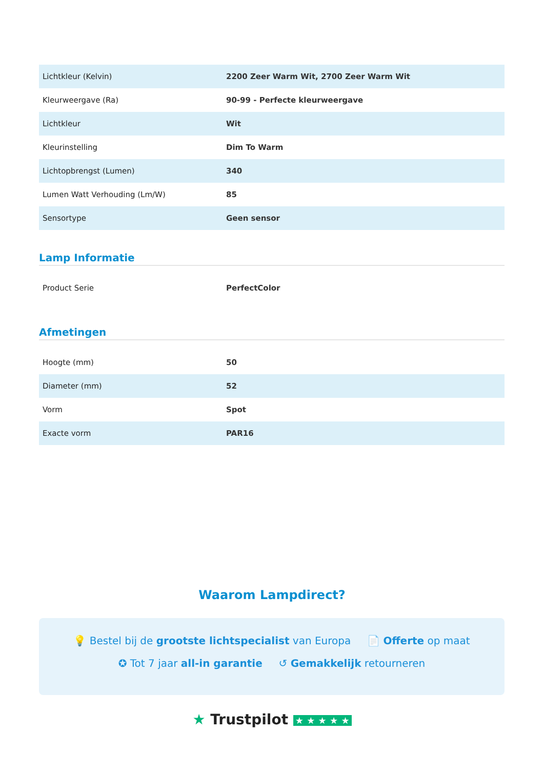| Lichtkleur (Kelvin) | 2200 Zeer Warm Wit, 2700 Zeer Warm Wit |
| Kleurweergave (Ra) | 90-99 - Perfecte kleurweergave |
| Lichtkleur | Wit |
| Kleurinstelling | Dim To Warm |
| Lichtopbrengst (Lumen) | 340 |
| Lumen Watt Verhouding (Lm/W) | 85 |
| Sensortype | Geen sensor |
Lamp Informatie
| Product Serie | PerfectColor |
Afmetingen
| Hoogte (mm) | 50 |
| Diameter (mm) | 52 |
| Vorm | Spot |
| Exacte vorm | PAR16 |
Waarom Lampdirect?
💡 Bestel bij de grootste lichtspecialist van Europa 📄 Offerte op maat
✪ Tot 7 jaar all-in garantie ↺ Gemakkelijk retourneren
★ Trustpilot ★ ★ ★ ★ ★